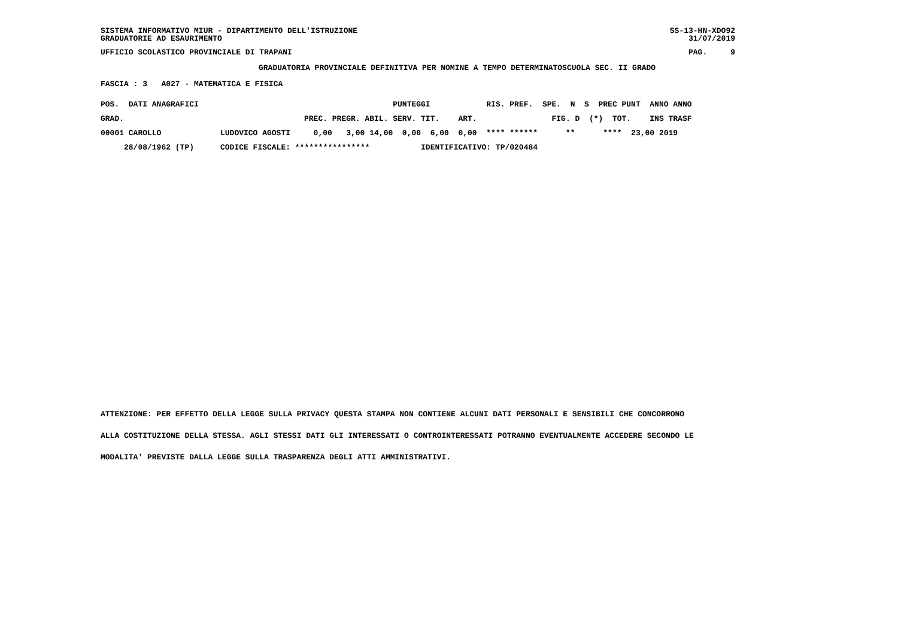SISTEMA INFORMATIVO MIUR - DIPARTIMENTO DELL'ISTRUZIONE
GRADUATORIE AD ESAURIMENTO SS-13-HN-XDO92
31/07/2019
UFFICIO SCOLASTICO PROVINCIALE DI TRAPANI PAG. 9
GRADUATORIA PROVINCIALE DEFINITIVA PER NOMINE A TEMPO DETERMINATOSCUOLA SEC. II GRADO
FASCIA : 3 A027 - MATEMATICA E FISICA
| POS. DATI ANAGRAFICI | | | | | PUNTEGGI | | | RIS. PREF. SPE. N S PREC PUNT ANNO ANNO |
| --- | --- | --- | --- | --- | --- | --- | --- | --- |
| GRAD. | | PREC. | PREGR. | ABIL. | SERV. | TIT. | ART. | FIG. D (*) TOT. INS TRASF |
| 00001 CAROLLO | LUDOVICO AGOSTI | 0,00 | 3,00 | 14,00 | 0,00 | 6,00 | 0,00 | **** ****** ** **** 23,00 2019 |
| 28/08/1962 (TP) | CODICE FISCALE: **************** | | | | | IDENTIFICATIVO: TP/020484 | | |
ATTENZIONE: PER EFFETTO DELLA LEGGE SULLA PRIVACY QUESTA STAMPA NON CONTIENE ALCUNI DATI PERSONALI E SENSIBILI CHE CONCORRONO
ALLA COSTITUZIONE DELLA STESSA. AGLI STESSI DATI GLI INTERESSATI O CONTROINTERESSATI POTRANNO EVENTUALMENTE ACCEDERE SECONDO LE
MODALITA' PREVISTE DALLA LEGGE SULLA TRASPARENZA DEGLI ATTI AMMINISTRATIVI.